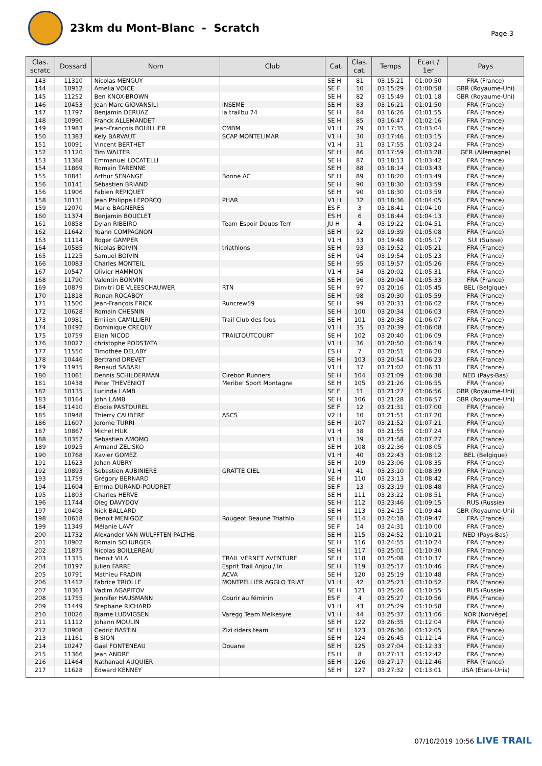23km du Mont-Blanc - Scratch
Page 3
| Clas. scratc | Dossard | Nom | Club | Cat. | Clas. cat. | Temps | Ecart / 1er | Pays |
| --- | --- | --- | --- | --- | --- | --- | --- | --- |
| 143 | 11310 | Nicolas MENGUY | | SE H | 81 | 03:15:21 | 01:00:50 | FRA (France) |
| 144 | 10912 | Amelia VOICE | | SE F | 10 | 03:15:29 | 01:00:58 | GBR (Royaume-Uni) |
| 145 | 11252 | Ben KNOX-BROWN | | SE H | 82 | 03:15:49 | 01:01:18 | GBR (Royaume-Uni) |
| 146 | 10453 | Jean Marc GIOVANSILI | INSEME | SE H | 83 | 03:16:21 | 01:01:50 | FRA (France) |
| 147 | 11797 | Benjamin DERUAZ | la trailbu 74 | SE H | 84 | 03:16:26 | 01:01:55 | FRA (France) |
| 148 | 10990 | Franck ALLEMANDET | | SE H | 85 | 03:16:47 | 01:02:16 | FRA (France) |
| 149 | 11983 | Jean-François BOUILLIER | CMBM | V1 H | 29 | 03:17:35 | 01:03:04 | FRA (France) |
| 150 | 11383 | Kely BARVAUT | SCAP MONTELIMAR | V1 H | 30 | 03:17:46 | 01:03:15 | FRA (France) |
| 151 | 10091 | Vincent BERTHET | | V1 H | 31 | 03:17:55 | 01:03:24 | FRA (France) |
| 152 | 11120 | Tim WALTER | | SE H | 86 | 03:17:59 | 01:03:28 | GER (Allemagne) |
| 153 | 11368 | Emmanuel LOCATELLI | | SE H | 87 | 03:18:13 | 01:03:42 | FRA (France) |
| 154 | 11869 | Romain TARENNE | | SE H | 88 | 03:18:14 | 01:03:43 | FRA (France) |
| 155 | 10841 | Arthur SENANGE | Bonne AC | SE H | 89 | 03:18:20 | 01:03:49 | FRA (France) |
| 156 | 10141 | Sébastien BRIAND | | SE H | 90 | 03:18:30 | 01:03:59 | FRA (France) |
| 156 | 11906 | Fabien REPIQUET | | SE H | 90 | 03:18:30 | 01:03:59 | FRA (France) |
| 158 | 10131 | Jean Philippe LEPORCQ | PHAR | V1 H | 32 | 03:18:36 | 01:04:05 | FRA (France) |
| 159 | 12070 | Marie BAGNERES | | ES F | 3 | 03:18:41 | 01:04:10 | FRA (France) |
| 160 | 11374 | Benjamin BOUCLET | | ES H | 6 | 03:18:44 | 01:04:13 | FRA (France) |
| 161 | 10858 | Dylan RIBEIRO | Team Espoir Doubs Terr | JU H | 4 | 03:19:22 | 01:04:51 | FRA (France) |
| 162 | 11642 | Yoann COMPAGNON | | SE H | 92 | 03:19:39 | 01:05:08 | FRA (France) |
| 163 | 11114 | Roger GAMPER | | V1 H | 33 | 03:19:48 | 01:05:17 | SUI (Suisse) |
| 164 | 10585 | Nicolas BOIVIN | triathlons | SE H | 93 | 03:19:52 | 01:05:21 | FRA (France) |
| 165 | 11225 | Samuel BOIVIN | | SE H | 94 | 03:19:54 | 01:05:23 | FRA (France) |
| 166 | 10083 | Charles MONTEIL | | SE H | 95 | 03:19:57 | 01:05:26 | FRA (France) |
| 167 | 10547 | Olivier HAMMON | | V1 H | 34 | 03:20:02 | 01:05:31 | FRA (France) |
| 168 | 11790 | Valentin BONVIN | | SE H | 96 | 03:20:04 | 01:05:33 | FRA (France) |
| 169 | 10879 | Dimitri DE VLEESCHAUWER | RTN | SE H | 97 | 03:20:16 | 01:05:45 | BEL (Belgique) |
| 170 | 11818 | Ronan ROCABOY | | SE H | 98 | 03:20:30 | 01:05:59 | FRA (France) |
| 171 | 11500 | Jean-François FRICK | Runcrew59 | SE H | 99 | 03:20:33 | 01:06:02 | FRA (France) |
| 172 | 10628 | Romain CHESNIN | | SE H | 100 | 03:20:34 | 01:06:03 | FRA (France) |
| 173 | 10981 | Emilien CAMILLIERI | Trail Club des fous | SE H | 101 | 03:20:38 | 01:06:07 | FRA (France) |
| 174 | 10492 | Dominique CREQUY | | V1 H | 35 | 03:20:39 | 01:06:08 | FRA (France) |
| 175 | 10759 | Elian NICOD | TRAILTOUTCOURT | SE H | 102 | 03:20:40 | 01:06:09 | FRA (France) |
| 176 | 10027 | christophe PODSTATA | | V1 H | 36 | 03:20:50 | 01:06:19 | FRA (France) |
| 177 | 11550 | Timothée DELABY | | ES H | 7 | 03:20:51 | 01:06:20 | FRA (France) |
| 178 | 10446 | Bertrand DREVET | | SE H | 103 | 03:20:54 | 01:06:23 | FRA (France) |
| 179 | 11935 | Renaud SABARI | | V1 H | 37 | 03:21:02 | 01:06:31 | FRA (France) |
| 180 | 11061 | Dennis SCHILDERMAN | Cirebon Runners | SE H | 104 | 03:21:09 | 01:06:38 | NED (Pays-Bas) |
| 181 | 10438 | Peter THEVENIOT | Meribel Sport Montagne | SE H | 105 | 03:21:26 | 01:06:55 | FRA (France) |
| 182 | 10135 | Lucinda LAMB | | SE F | 11 | 03:21:27 | 01:06:56 | GBR (Royaume-Uni) |
| 183 | 10164 | John LAMB | | SE H | 106 | 03:21:28 | 01:06:57 | GBR (Royaume-Uni) |
| 184 | 11410 | Elodie PASTOUREL | | SE F | 12 | 03:21:31 | 01:07:00 | FRA (France) |
| 185 | 10948 | Thierry CAUBERE | ASCS | V2 H | 10 | 03:21:51 | 01:07:20 | FRA (France) |
| 186 | 11607 | Jerome TURRI | | SE H | 107 | 03:21:52 | 01:07:21 | FRA (France) |
| 187 | 10867 | Michel HUK | | V1 H | 38 | 03:21:55 | 01:07:24 | FRA (France) |
| 188 | 10357 | Sebastien AMOMO | | V1 H | 39 | 03:21:58 | 01:07:27 | FRA (France) |
| 189 | 10925 | Armand ZELISKO | | SE H | 108 | 03:22:36 | 01:08:05 | FRA (France) |
| 190 | 10768 | Xavier GOMEZ | | V1 H | 40 | 03:22:43 | 01:08:12 | BEL (Belgique) |
| 191 | 11623 | Johan AUBRY | | SE H | 109 | 03:23:06 | 01:08:35 | FRA (France) |
| 192 | 10893 | Sebastien AUBINIERE | GRATTE CIEL | V1 H | 41 | 03:23:10 | 01:08:39 | FRA (France) |
| 193 | 11759 | Grégory BERNARD | | SE H | 110 | 03:23:13 | 01:08:42 | FRA (France) |
| 194 | 11604 | Emma DURAND-POUDRET | | SE F | 13 | 03:23:19 | 01:08:48 | FRA (France) |
| 195 | 11803 | Charles HERVE | | SE H | 111 | 03:23:22 | 01:08:51 | FRA (France) |
| 196 | 11744 | Oleg DAVYDOV | | SE H | 112 | 03:23:46 | 01:09:15 | RUS (Russie) |
| 197 | 10408 | Nick BALLARD | | SE H | 113 | 03:24:15 | 01:09:44 | GBR (Royaume-Uni) |
| 198 | 10618 | Benoit MENIGOZ | Rougeot Beaune Triathlo | SE H | 114 | 03:24:18 | 01:09:47 | FRA (France) |
| 199 | 11349 | Mélanie LAVY | | SE F | 14 | 03:24:31 | 01:10:00 | FRA (France) |
| 200 | 11732 | Alexander VAN WULFFTEN PALTHE | | SE H | 115 | 03:24:52 | 01:10:21 | NED (Pays-Bas) |
| 201 | 10902 | Romain SCHURGER | | SE H | 116 | 03:24:55 | 01:10:24 | FRA (France) |
| 202 | 11875 | Nicolas BOILLEREAU | | SE H | 117 | 03:25:01 | 01:10:30 | FRA (France) |
| 203 | 11335 | Benoit VILA | TRAIL VERNET AVENTURE | SE H | 118 | 03:25:08 | 01:10:37 | FRA (France) |
| 204 | 10197 | Julien FARRE | Esprit Trail Anjou / In | SE H | 119 | 03:25:17 | 01:10:46 | FRA (France) |
| 205 | 10791 | Mathieu FRADIN | ACVA | SE H | 120 | 03:25:19 | 01:10:48 | FRA (France) |
| 206 | 11412 | Fabrice TRIOLLE | MONTPELLIER AGGLO TRIAT | V1 H | 42 | 03:25:23 | 01:10:52 | FRA (France) |
| 207 | 10363 | Vadim AGAPITOV | | SE H | 121 | 03:25:26 | 01:10:55 | RUS (Russie) |
| 208 | 11755 | Jennifer HAUSMANN | Courir au féminin | ES F | 4 | 03:25:27 | 01:10:56 | FRA (France) |
| 209 | 11449 | Stephane RICHARD | | V1 H | 43 | 03:25:29 | 01:10:58 | FRA (France) |
| 210 | 10026 | Bjarne LUDVIGSEN | Varegg Team Melkesyre | V1 H | 44 | 03:25:37 | 01:11:06 | NOR (Norvège) |
| 211 | 11112 | Johann MOULIN | | SE H | 122 | 03:26:35 | 01:12:04 | FRA (France) |
| 212 | 10908 | Cedric BASTIN | Zizi riders team | SE H | 123 | 03:26:36 | 01:12:05 | FRA (France) |
| 213 | 11161 | B SION | | SE H | 124 | 03:26:45 | 01:12:14 | FRA (France) |
| 214 | 10247 | Gael FONTENEAU | Douane | SE H | 125 | 03:27:04 | 01:12:33 | FRA (France) |
| 215 | 11366 | Jean ANDRE | | ES H | 8 | 03:27:13 | 01:12:42 | FRA (France) |
| 216 | 11464 | Nathanael AUQUIER | | SE H | 126 | 03:27:17 | 01:12:46 | FRA (France) |
| 217 | 11628 | Edward KENNEY | | SE H | 127 | 03:27:32 | 01:13:01 | USA (Etats-Unis) |
07/10/2019 10:56 LIVE TRAIL